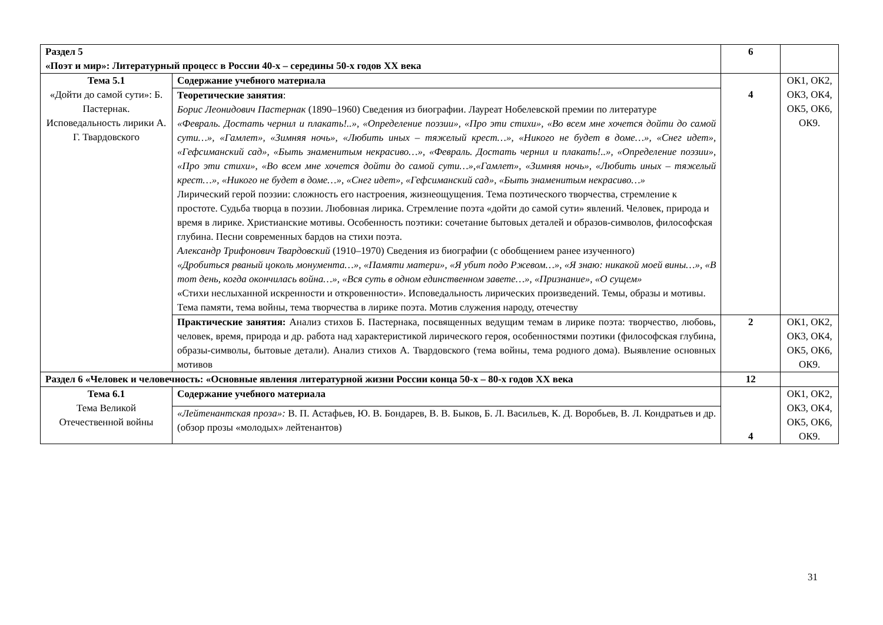| Раздел 5 «Поэт и мир»: Литературный процесс в России 40-х – середины 50-х годов XX века | | 6 | |
| Тема 5.1 «Дойти до самой сути»: Б. Пастернак. Исповедальность лирики А. Г. Твардовского | Содержание учебного материала | 4 | ОК1, ОК2, ОК3, ОК4, ОК5, ОК6, ОК9. |
| | Теоретические занятия : Борис Леонидович Пастернак (1890–1960) Сведения из биографии. Лауреат Нобелевской премии по литературе «Февраль. Достать чернил и плакать!..», «Определение поэзии», «Про эти стихи», «Во всем мне хочется дойти до самой сути…», «Гамлет», «Зимняя ночь», «Любить иных – тяжелый крест…», «Никого не будет в доме…», «Снег идет», «Гефсиманский сад», «Быть знаменитым некрасиво…», «Февраль. Достать чернил и плакать!..», «Определение поэзии», «Про эти стихи», «Во всем мне хочется дойти до самой сути…»,«Гамлет», «Зимняя ночь», «Любить иных – тяжелый крест…», «Никого не будет в доме…», «Снег идет», «Гефсиманский сад», «Быть знаменитым некрасиво…» Лирический герой поэзии: сложность его настроения, жизнеощущения. Тема поэтического творчества, стремление к простоте. Судьба творца в поэзии. Любовная лирика. Стремление поэта «дойти до самой сути» явлений. Человек, природа и время в лирике. Христианские мотивы. Особенность поэтики: сочетание бытовых деталей и образов-символов, философская глубина. Песни современных бардов на стихи поэта. Александр Трифонович Твардовский (1910–1970) Сведения из биографии (с обобщением ранее изученного) «Дробиться рваный цоколь монумента…», «Памяти матери», «Я убит подо Ржевом…», «Я знаю: никакой моей вины…», «В тот день, когда окончилась война…», «Вся суть в одном единственном завете…», «Признание», «О сущем» «Стихи неслыханной искренности и откровенности». Исповедальность лирических произведений. Темы, образы и мотивы. Тема памяти, тема войны, тема творчества в лирике поэта. Мотив служения народу, отечеству | | |
| | Практические занятия: Анализ стихов Б. Пастернака, посвященных ведущим темам в лирике поэта: творчество, любовь, человек, время, природа и др. работа над характеристикой лирического героя, особенностями поэтики (философская глубина, образы-символы, бытовые детали). Анализ стихов А. Твардовского (тема войны, тема родного дома). Выявление основных мотивов | 2 | ОК1, ОК2, ОК3, ОК4, ОК5, ОК6, ОК9. |
| Раздел 6 «Человек и человечность: «Основные явления литературной жизни России конца 50-х – 80-х годов XX века | | 12 | |
| Тема 6.1 Тема Великой Отечественной войны | Содержание учебного материала | 4 | ОК1, ОК2, ОК3, ОК4, ОК5, ОК6, ОК9. |
| | «Лейтенантская проза»: В. П. Астафьев, Ю. В. Бондарев, В. В. Быков, Б. Л. Васильев, К. Д. Воробьев, В. Л. Кондратьев и др. (обзор прозы «молодых» лейтенантов) | | |
31